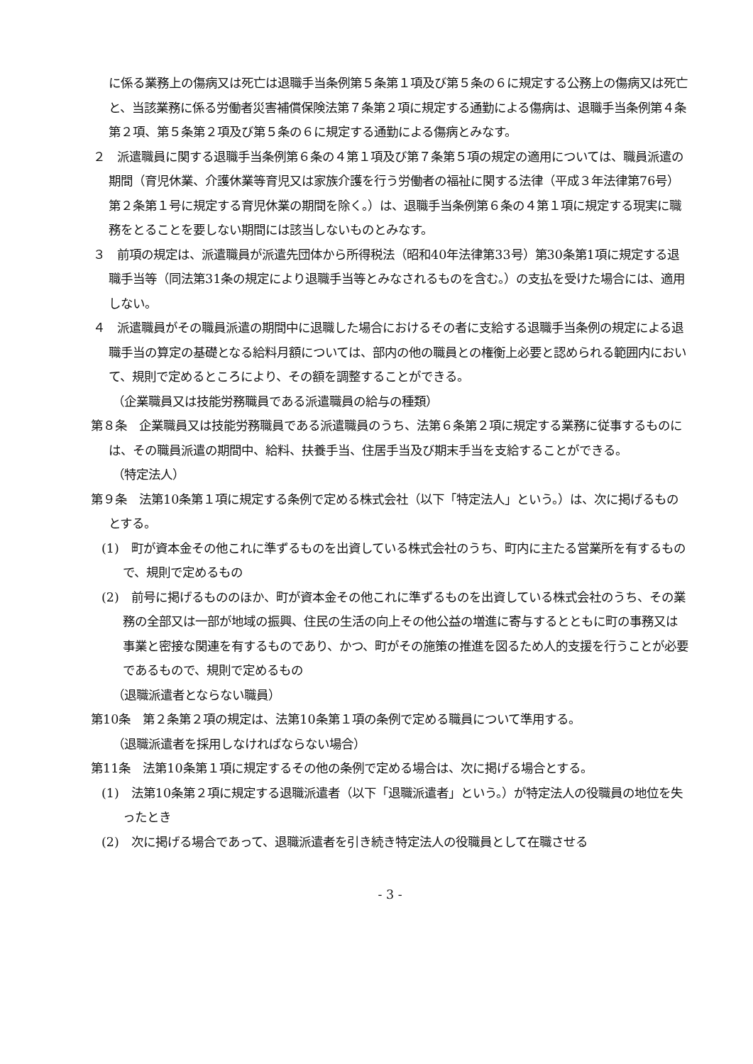に係る業務上の傷病又は死亡は退職手当条例第５条第１項及び第５条の６に規定する公務上の傷病又は死亡と、当該業務に係る労働者災害補償保険法第７条第２項に規定する通勤による傷病は、退職手当条例第４条第２項、第５条第２項及び第５条の６に規定する通勤による傷病とみなす。
２　派遣職員に関する退職手当条例第６条の４第１項及び第７条第５項の規定の適用については、職員派遣の期間（育児休業、介護休業等育児又は家族介護を行う労働者の福祉に関する法律（平成３年法律第76号）第２条第１号に規定する育児休業の期間を除く。）は、退職手当条例第６条の４第１項に規定する現実に職務をとることを要しない期間には該当しないものとみなす。
３　前項の規定は、派遣職員が派遣先団体から所得税法（昭和40年法律第33号）第30条第1項に規定する退職手当等（同法第31条の規定により退職手当等とみなされるものを含む。）の支払を受けた場合には、適用しない。
４　派遣職員がその職員派遣の期間中に退職した場合におけるその者に支給する退職手当条例の規定による退職手当の算定の基礎となる給料月額については、部内の他の職員との権衡上必要と認められる範囲内において、規則で定めるところにより、その額を調整することができる。
（企業職員又は技能労務職員である派遣職員の給与の種類）
第８条　企業職員又は技能労務職員である派遣職員のうち、法第６条第２項に規定する業務に従事するものには、その職員派遣の期間中、給料、扶養手当、住居手当及び期末手当を支給することができる。
（特定法人）
第９条　法第10条第１項に規定する条例で定める株式会社（以下「特定法人」という。）は、次に掲げるものとする。
(1)　町が資本金その他これに準ずるものを出資している株式会社のうち、町内に主たる営業所を有するもので、規則で定めるもの
(2)　前号に掲げるもののほか、町が資本金その他これに準ずるものを出資している株式会社のうち、その業務の全部又は一部が地域の振興、住民の生活の向上その他公益の増進に寄与するとともに町の事務又は事業と密接な関連を有するものであり、かつ、町がその施策の推進を図るため人的支援を行うことが必要であるもので、規則で定めるもの
（退職派遣者とならない職員）
第10条　第２条第２項の規定は、法第10条第１項の条例で定める職員について準用する。
（退職派遣者を採用しなければならない場合）
第11条　法第10条第１項に規定するその他の条例で定める場合は、次に掲げる場合とする。
(1)　法第10条第２項に規定する退職派遣者（以下「退職派遣者」という。）が特定法人の役職員の地位を失ったとき
(2)　次に掲げる場合であって、退職派遣者を引き続き特定法人の役職員として在職させる
- 3 -